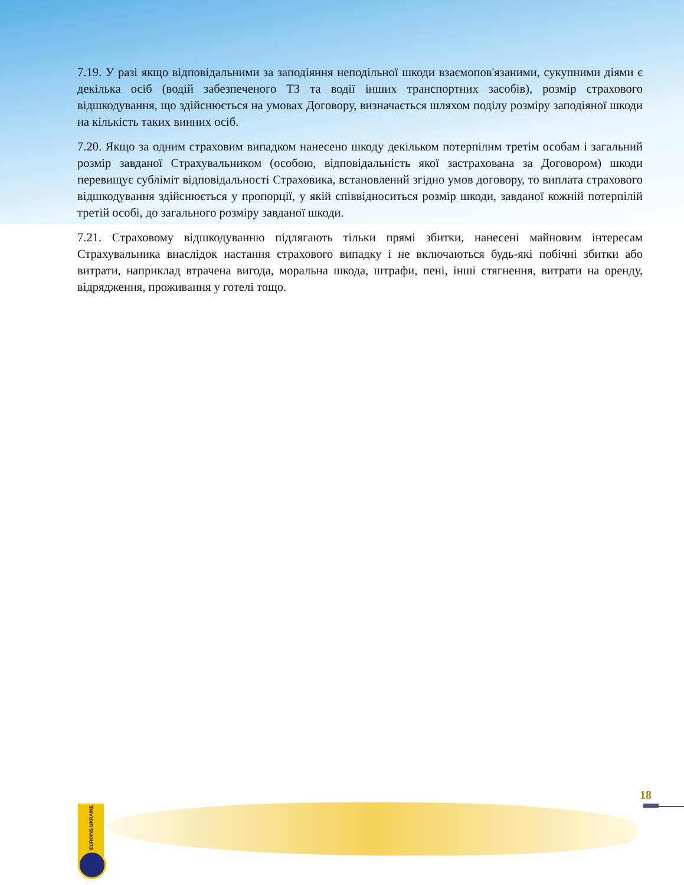7.19. У разі якщо відповідальними за заподіяння неподільної шкоди взаємопов'язаними, сукупними діями є декілька осіб (водій забезпеченого ТЗ та водії інших транспортних засобів), розмір страхового відшкодування, що здійснюється на умовах Договору, визначається шляхом поділу розміру заподіяної шкоди на кількість таких винних осіб.
7.20. Якщо за одним страховим випадком нанесено шкоду декільком потерпілим третім особам і загальний розмір завданої Страхувальником (особою, відповідальність якої застрахована за Договором) шкоди перевищує субліміт відповідальності Страховика, встановлений згідно умов договору, то виплата страхового відшкодування здійснюється у пропорції, у якій співвідноситься розмір шкоди, завданої кожній потерпілій третій особі, до загального розміру завданої шкоди.
7.21. Страховому відшкодуванню підлягають тільки прямі збитки, нанесені майновим інтересам Страхувальника внаслідок настання страхового випадку і не включаються будь-які побічні збитки або витрати, наприклад втрачена вигода, моральна шкода, штрафи, пені, інші стягнення, витрати на оренду, відрядження, проживання у готелі тощо.
EUROINS UKRAINE
18